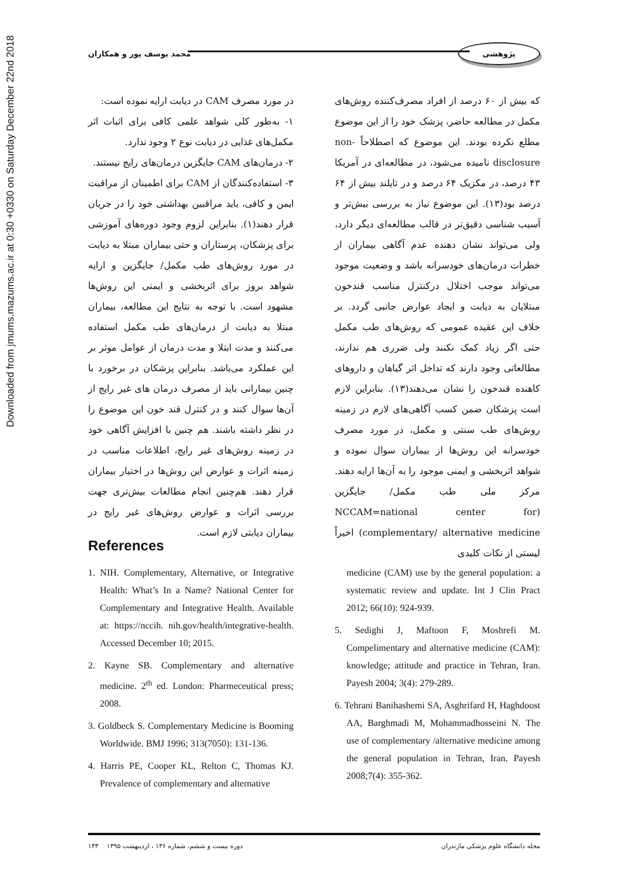Downloaded from jmums.mazums.ac.ir at 0:30 +0330 on Saturday December 22nd 2018
پژوهشی محمد یوسف پور و همکاران
که بیش از ۶۰ درصد از افراد مصرف‌کننده روش‌های مکمل در مطالعه حاضر، پزشک خود را از این موضوع مطلع نکرده بودند. این موضوع که اصطلاحاً non-disclosure نامیده می‌شود، در مطالعه‌ای در آمریکا ۴۳ درصد، در مکزیک ۶۴ درصد و در تایلند بیش از ۶۴ درصد بود(۱۳). این موضوع نیاز به بررسی بیش‌تر و آسیب شناسی دقیق‌تر در قالب مطالعه‌ای دیگر دارد، ولی می‌تواند نشان دهنده عدم آگاهی بیماران از خطرات درمان‌های خودسرانه باشد و وضعیت موجود می‌تواند موجب اختلال درکنترل مناسب قندخون مبتلایان به دیابت و ایجاد عوارض جانبی گردد. بر خلاف این عقیده عمومی که روش‌های طب مکمل حتی اگر زیاد کمک نکنند ولی ضرری هم ندارند، مطالعاتی وجود دارند که تداخل اثر گیاهان و داروهای کاهنده قندخون را نشان می‌دهند(۱۳). بنابراین لازم است پزشکان ضمن کسب آگاهی‌های لازم در زمینه روش‌های طب سنتی و مکمل، در مورد مصرف خودسرانه این روش‌ها از بیماران سوال نموده و شواهد اثربخشی و ایمنی موجود را به آن‌ها ارایه دهند. مرکز ملی طب مکمل/ جایگزین (NCCAM=national center for complementary/ alternative medicine) اخیراً لیستی از نکات کلیدی
در مورد مصرف CAM در دیابت ارایه نموده است:
۱- به‌طور کلی شواهد علمی کافی برای اثبات اثر مکمل‌های غذایی در دیابت نوع ۲ وجود ندارد.
۲- درمان‌های CAM جایگزین درمان‌های رایج نیستند.
۳- استفاده‌کنندگان از CAM برای اطمینان از مراقبت ایمن و کافی، باید مراقبین بهداشتی خود را در جریان قرار دهند(۱). بنابراین لزوم وجود دوره‌های آموزشی برای پزشکان، پرستاران و حتی بیماران مبتلا به دیابت در مورد روش‌های طب مکمل/ جایگزین و ارایه شواهد بروز برای اثربخشی و ایمنی این روش‌ها مشهود است. با توجه به نتایج این مطالعه، بیماران مبتلا به دیابت از درمان‌های طب مکمل استفاده می‌کنند و مدت ابتلا و مدت درمان از عوامل موثر بر این عملکرد می‌باشد. بنابراین پزشکان در برخورد با چنین بیمارانی باید از مصرف درمان های غیر رایج از آن‌ها سوال کنند و در کنترل قند خون این موضوع را در نظر داشته باشند. هم چنین با افزایش آگاهی خود در زمینه روش‌های غیر رایج، اطلاعات مناسب در زمینه اثرات و عوارض این روش‌ها در اختیار بیماران قرار دهند. هم‌چنین انجام مطالعات بیش‌تری جهت بررسی اثرات و عوارض روش‌های غیر رایج در بیماران دیابتی لازم است.
References
1. NIH. Complementary, Alternative, or Integrative Health: What’s In a Name? National Center for Complementary and Integrative Health. Available at: https://nccih. nih.gov/health/integrative-health. Accessed December 10; 2015.
2. Kayne SB. Complementary and alternative medicine. 2<sup>th</sup> ed. London: Pharmeceutical press; 2008.
3. Goldbeck S. Complementary Medicine is Booming Worldwide. BMJ 1996; 313(7050): 131-136.
4. Harris PE, Cooper KL, Relton C, Thomas KJ. Prevalence of complementary and alternative
medicine (CAM) use by the general population: a systematic review and update. Int J Clin Pract 2012; 66(10): 924-939.
5. Sedighi J, Maftoon F, Moshrefi M. Compelimentary and alternative medicine (CAM): knowledge; attitude and practice in Tehran, Iran. Payesh 2004; 3(4): 279-289.
6. Tehrani Banihashemi SA, Asghrifard H, Haghdoost AA, Barghmadi M, Mohammadhosseini N. The use of complementary /alternative medicine among the general population in Tehran, Iran. Payesh 2008;7(4): 355-362.
مجله دانشگاه علوم پزشکی مازندران دوره بیست و ششم، شماره ۱۳۶ ، اردیبهشت ۱۳۹۵ ۱۴۳